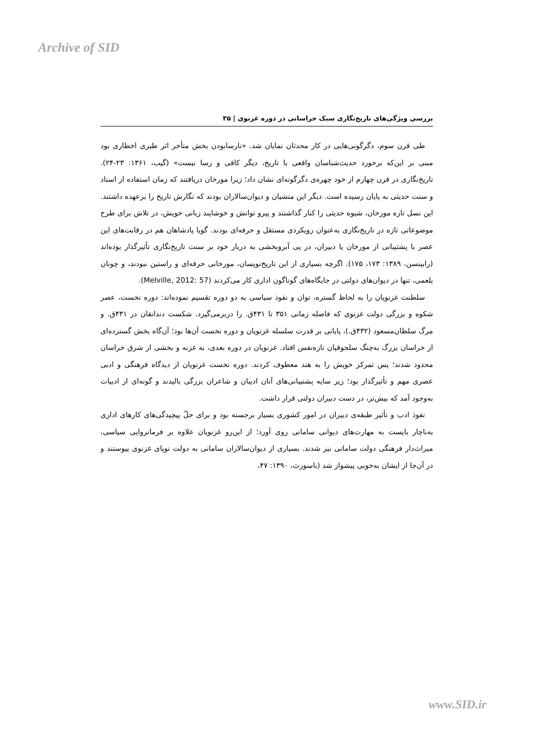Archive of SID
بررسی ویژگی‌های تاریخ‌نگاری سبک خراسانی در دوره غزنوی | ۳۵
طی قرن سوم، دگرگونی‌هایی در کار محدثان نمایان شد. «نارسابودن بخش متأخر اثر طبری اخطاری بود مبنی بر این‌که برخورد حدیث‌شناسان واقعی با تاریخ، دیگر کافی و رسا نیست» (گیب، ۱۳۶۱: ۲۳-۲۴). تاریخ‌نگاری در قرن چهارم از خود چهره‌ی دگرگونه‌ای نشان داد؛ زیرا مورخان دریافتند که زمان استفاده از اسناد و سنت حدیثی به پایان رسیده است. دیگر این منشیان و دیوان‌سالاران بودند که نگارش تاریخ را برعهده داشتند. این نسل تازه مورخان، شیوه حدیثی را کنار گذاشتند و پیرو توانش و خوشایند زبانی خویش، در تلاش برای طرح موضوعاتی تازه در تاریخ‌نگاری به‌عنوان رویکردی مستقل و حرفه‌ای بودند. گویا پادشاهان هم در رقابت‌های این عصر با پشتیبانی از مورخان یا دبیران، در پی آبروبخشی به دربار خود بر سنت تاریخ‌نگاری تأثیرگذار بوده‌اند (رابینسن، ۱۳۸۹: ۱۷۳، ۱۷۵). اگرچه بسیاری از این تاریخ‌نویسان، مورخانی حرفه‌ای و راستین نبودند، و چونان بلعمی، تنها در دیوان‌های دولتی در جایگاه‌های گوناگون اداری کار می‌کردند (Melville, 2012: 57).
سلطنت غزنویان را به لحاظ گستره، توان و نفوذ سیاسی به دو دوره تقسیم نموده‌اند: دوره نخست، عصر شکوه و بزرگی دولت غزنوی که فاصله زمانی ۳۵۱ تا ۴۳۱ق. را دربرمی‌گیرد. شکست دندانقان در ۴۳۱ق. و مرگ سلطان‌مسعود (۴۳۲ق.)، پایانی بر قدرت سلسله غزنویان و دوره نخست آن‌ها بود؛ آن‌گاه بخش گسترده‌ای از خراسان بزرگ به‌چنگ سلجوقیان تازه‌نفس افتاد. غزنویان در دوره بعدی، به غزنه و بخشی از شرق خراسان محدود شدند؛ پس تمرکز خویش را به هند معطوف کردند. دوره نخست غزنویان از دیدگاه فرهنگی و ادبی عصری مهم و تأثیرگذار بود؛ زیر سایه پشتیبانی‌های آنان ادیبان و شاعران بزرگی بالیدند و گونه‌ای از ادبیات به‌وجود آمد که بیش‌تر، در دست دبیران دولتی قرار داشت.
نفوذ ادب و تأثیر طبقه‌ی دبیران در امور کشوری بسیار برجسته بود و برای حلّ پیچیدگی‌های کارهای اداری به‌ناچار بایست به مهارت‌های دیوانی سامانی روی آورد؛ از این‌رو غزنویان علاوه بر فرمانروایی سیاسی، میراث‌دار فرهنگی دولت سامانی نیز شدند. بسیاری از دیوان‌سالاران سامانی به دولت نوپای غزنوی پیوستند و در آن‌جا از ایشان به‌خوبی پیشواز شد (باسورث، ۱۳۹۰: ۴۷،
www.SID.ir